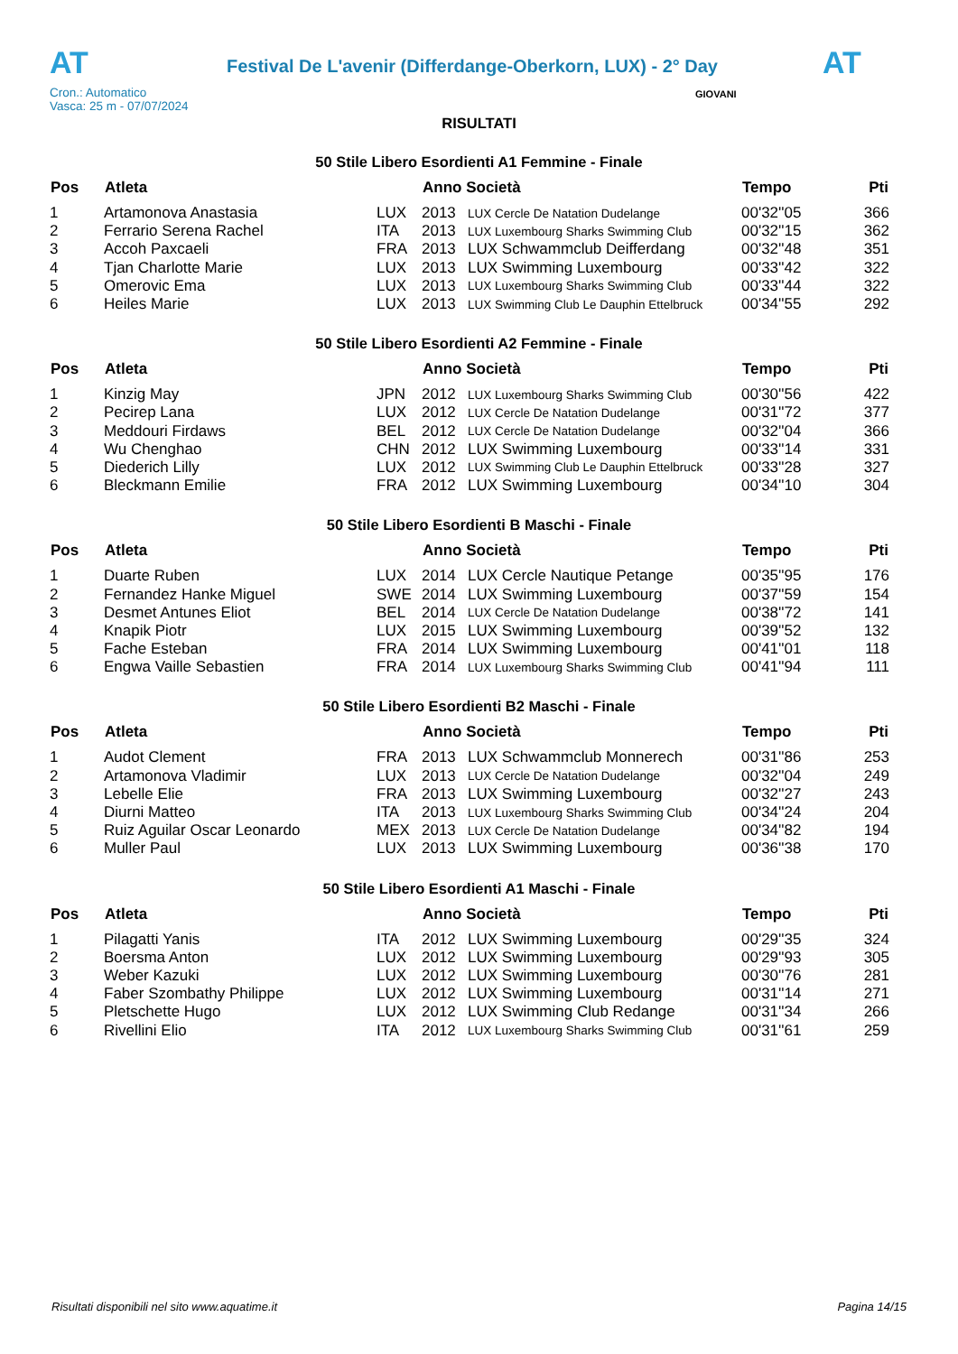AT
Festival De L'avenir (Differdange-Oberkorn, LUX) - 2° Day
AT
Cron.: Automatico
Vasca: 25 m - 07/07/2024
GIOVANI
RISULTATI
50 Stile Libero Esordienti A1 Femmine - Finale
| Pos | Atleta | | Anno Società | | Tempo | Pti |
| --- | --- | --- | --- | --- | --- | --- |
| 1 | Artamonova Anastasia | LUX | 2013 | LUX Cercle De Natation Dudelange | 00'32''05 | 366 |
| 2 | Ferrario Serena Rachel | ITA | 2013 | LUX Luxembourg Sharks Swimming Club | 00'32''15 | 362 |
| 3 | Accoh Paxcaeli | FRA | 2013 | LUX Schwammclub Deifferdang | 00'32''48 | 351 |
| 4 | Tjan Charlotte Marie | LUX | 2013 | LUX Swimming Luxembourg | 00'33''42 | 322 |
| 5 | Omerovic Ema | LUX | 2013 | LUX Luxembourg Sharks Swimming Club | 00'33''44 | 322 |
| 6 | Heiles Marie | LUX | 2013 | LUX Swimming Club Le Dauphin Ettelbruck | 00'34''55 | 292 |
50 Stile Libero Esordienti A2 Femmine - Finale
| Pos | Atleta | | Anno Società | | Tempo | Pti |
| --- | --- | --- | --- | --- | --- | --- |
| 1 | Kinzig May | JPN | 2012 | LUX Luxembourg Sharks Swimming Club | 00'30''56 | 422 |
| 2 | Pecirep Lana | LUX | 2012 | LUX Cercle De Natation Dudelange | 00'31''72 | 377 |
| 3 | Meddouri Firdaws | BEL | 2012 | LUX Cercle De Natation Dudelange | 00'32''04 | 366 |
| 4 | Wu Chenghao | CHN | 2012 | LUX Swimming Luxembourg | 00'33''14 | 331 |
| 5 | Diederich Lilly | LUX | 2012 | LUX Swimming Club Le Dauphin Ettelbruck | 00'33''28 | 327 |
| 6 | Bleckmann Emilie | FRA | 2012 | LUX Swimming Luxembourg | 00'34''10 | 304 |
50 Stile Libero Esordienti B Maschi - Finale
| Pos | Atleta | | Anno Società | | Tempo | Pti |
| --- | --- | --- | --- | --- | --- | --- |
| 1 | Duarte Ruben | LUX | 2014 | LUX Cercle Nautique Petange | 00'35''95 | 176 |
| 2 | Fernandez Hanke Miguel | SWE | 2014 | LUX Swimming Luxembourg | 00'37''59 | 154 |
| 3 | Desmet Antunes Eliot | BEL | 2014 | LUX Cercle De Natation Dudelange | 00'38''72 | 141 |
| 4 | Knapik Piotr | LUX | 2015 | LUX Swimming Luxembourg | 00'39''52 | 132 |
| 5 | Fache Esteban | FRA | 2014 | LUX Swimming Luxembourg | 00'41''01 | 118 |
| 6 | Engwa Vaille Sebastien | FRA | 2014 | LUX Luxembourg Sharks Swimming Club | 00'41''94 | 111 |
50 Stile Libero Esordienti B2 Maschi - Finale
| Pos | Atleta | | Anno Società | | Tempo | Pti |
| --- | --- | --- | --- | --- | --- | --- |
| 1 | Audot Clement | FRA | 2013 | LUX Schwammclub Monnerech | 00'31''86 | 253 |
| 2 | Artamonova Vladimir | LUX | 2013 | LUX Cercle De Natation Dudelange | 00'32''04 | 249 |
| 3 | Lebelle Elie | FRA | 2013 | LUX Swimming Luxembourg | 00'32''27 | 243 |
| 4 | Diurni Matteo | ITA | 2013 | LUX Luxembourg Sharks Swimming Club | 00'34''24 | 204 |
| 5 | Ruiz Aguilar Oscar Leonardo | MEX | 2013 | LUX Cercle De Natation Dudelange | 00'34''82 | 194 |
| 6 | Muller Paul | LUX | 2013 | LUX Swimming Luxembourg | 00'36''38 | 170 |
50 Stile Libero Esordienti A1 Maschi - Finale
| Pos | Atleta | | Anno Società | | Tempo | Pti |
| --- | --- | --- | --- | --- | --- | --- |
| 1 | Pilagatti Yanis | ITA | 2012 | LUX Swimming Luxembourg | 00'29''35 | 324 |
| 2 | Boersma Anton | LUX | 2012 | LUX Swimming Luxembourg | 00'29''93 | 305 |
| 3 | Weber Kazuki | LUX | 2012 | LUX Swimming Luxembourg | 00'30''76 | 281 |
| 4 | Faber Szombathy Philippe | LUX | 2012 | LUX Swimming Luxembourg | 00'31''14 | 271 |
| 5 | Pletschette Hugo | LUX | 2012 | LUX Swimming Club Redange | 00'31''34 | 266 |
| 6 | Rivellini Elio | ITA | 2012 | LUX Luxembourg Sharks Swimming Club | 00'31''61 | 259 |
Risultati disponibili nel sito www.aquatime.it Pagina 14/15